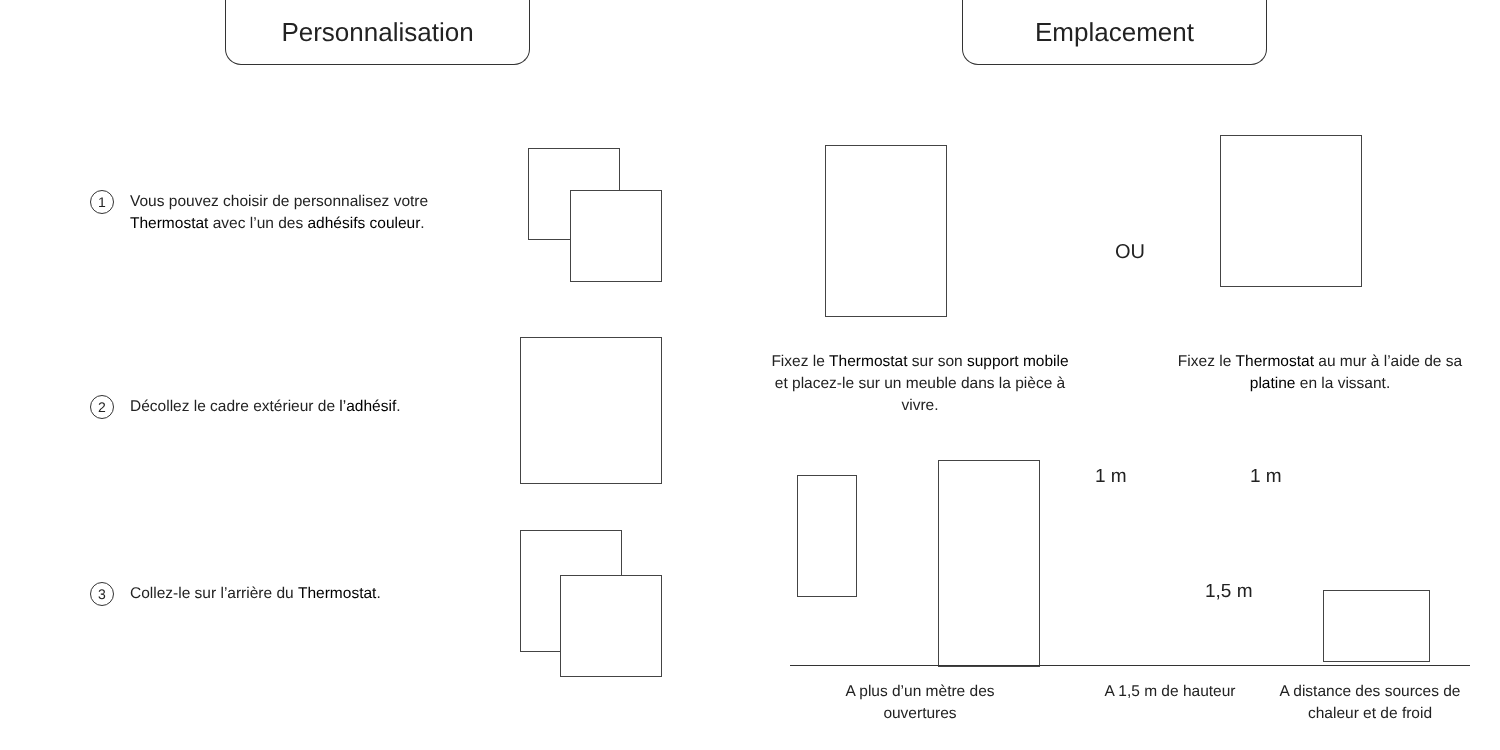Personnalisation Emplacement
1 Vous pouvez choisir de personnalisez votre
Thermostat avec l’un des adhésifs couleur.
2 Décollez le cadre extérieur de l’adhésif.
3 Collez-le sur l’arrière du Thermostat.
OU
Fixez le Thermostat sur son support mobile et placez-le sur un meuble dans la pièce à vivre.
Fixez le Thermostat au mur à l’aide de sa platine en la vissant.
1 m 1 m
1,5 m
A plus d’un mètre des ouvertures
A 1,5 m de hauteur
A distance des sources de chaleur et de froid